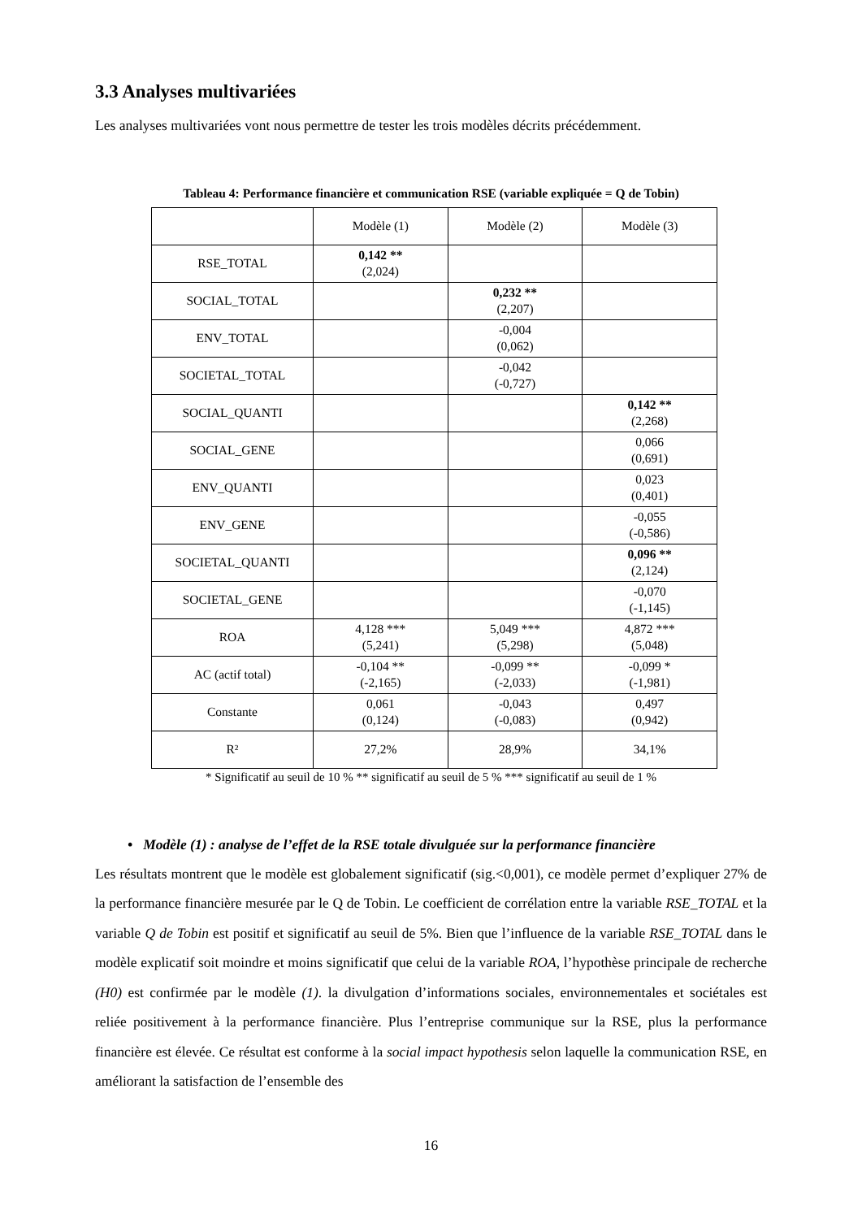3.3 Analyses multivariées
Les analyses multivariées vont nous permettre de tester les trois modèles décrits précédemment.
Tableau 4: Performance financière et communication RSE (variable expliquée = Q de Tobin)
| | Modèle (1) | Modèle (2) | Modèle (3) |
| RSE_TOTAL | 0,142 ** (2,024) | | |
| SOCIAL_TOTAL | | 0,232 ** (2,207) | |
| ENV_TOTAL | | -0,004 (0,062) | |
| SOCIETAL_TOTAL | | -0,042 (-0,727) | |
| SOCIAL_QUANTI | | | 0,142 ** (2,268) |
| SOCIAL_GENE | | | 0,066 (0,691) |
| ENV_QUANTI | | | 0,023 (0,401) |
| ENV_GENE | | | -0,055 (-0,586) |
| SOCIETAL_QUANTI | | | 0,096 ** (2,124) |
| SOCIETAL_GENE | | | -0,070 (-1,145) |
| ROA | 4,128 *** (5,241) | 5,049 *** (5,298) | 4,872 *** (5,048) |
| AC (actif total) | -0,104 ** (-2,165) | -0,099 ** (-2,033) | -0,099 * (-1,981) |
| Constante | 0,061 (0,124) | -0,043 (-0,083) | 0,497 (0,942) |
| R² | 27,2% | 28,9% | 34,1% |
* Significatif au seuil de 10 % ** significatif au seuil de 5 % *** significatif au seuil de 1 %
• Modèle (1) : analyse de l’effet de la RSE totale divulguée sur la performance financière
Les résultats montrent que le modèle est globalement significatif (sig.<0,001), ce modèle permet d’expliquer 27% de la performance financière mesurée par le Q de Tobin. Le coefficient de corrélation entre la variable RSE_TOTAL et la variable Q de Tobin est positif et significatif au seuil de 5%. Bien que l’influence de la variable RSE_TOTAL dans le modèle explicatif soit moindre et moins significatif que celui de la variable ROA, l’hypothèse principale de recherche (H0) est confirmée par le modèle (1). la divulgation d’informations sociales, environnementales et sociétales est reliée positivement à la performance financière. Plus l’entreprise communique sur la RSE, plus la performance financière est élevée. Ce résultat est conforme à la social impact hypothesis selon laquelle la communication RSE, en améliorant la satisfaction de l’ensemble des
16